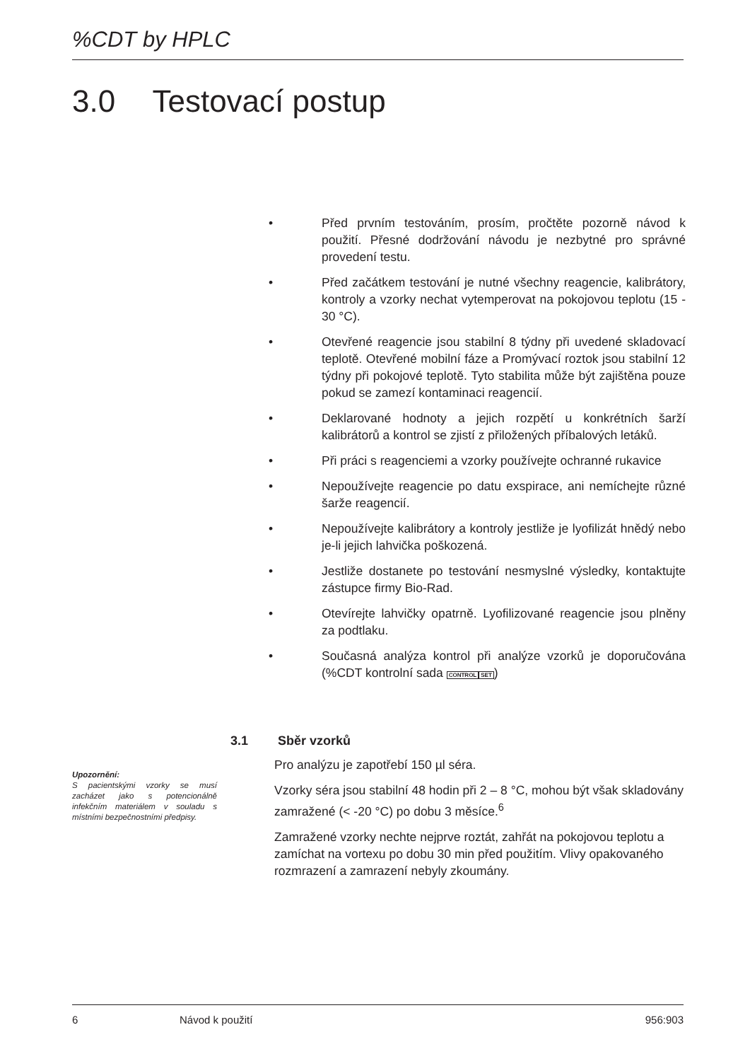%CDT by HPLC
3.0 Testovací postup
• Před prvním testováním, prosím, pročtěte pozorně návod k použití. Přesné dodržování návodu je nezbytné pro správné provedení testu.
• Před začátkem testování je nutné všechny reagencie, kalibrátory, kontroly a vzorky nechat vytemperovat na pokojovou teplotu (15 - 30 °C).
• Otevřené reagencie jsou stabilní 8 týdny při uvedené skladovací teplotě. Otevřené mobilní fáze a Promývací roztok jsou stabilní 12 týdny při pokojové teplotě. Tyto stabilita může být zajištěna pouze pokud se zamezí kontaminaci reagencií.
• Deklarované hodnoty a jejich rozpětí u konkrétních šarží kalibrátorů a kontrol se zjistí z přiložených příbalových letáků.
• Při práci s reagenciemi a vzorky používejte ochranné rukavice
• Nepoužívejte reagencie po datu exspirace, ani nemíchejte různé šarže reagencií.
• Nepoužívejte kalibrátory a kontroly jestliže je lyofilizát hnědý nebo je-li jejich lahvička poškozená.
• Jestliže dostanete po testování nesmyslné výsledky, kontaktujte zástupce firmy Bio-Rad.
• Otevírejte lahvičky opatrně. Lyofilizované reagencie jsou plněny za podtlaku.
• Současná analýza kontrol při analýze vzorků je doporučována (%CDT kontrolní sada CONTROL SET)
3.1 Sběr vzorků
Pro analýzu je zapotřebí 150 µl séra.
Vzorky séra jsou stabilní 48 hodin při 2 – 8 °C, mohou být však skladovány zamražené (< -20 °C) po dobu 3 měsíce.<sup>6</sup>
Zamražené vzorky nechte nejprve roztát, zahřát na pokojovou teplotu a zamíchat na vortexu po dobu 30 min před použitím. Vlivy opakovaného rozmrazení a zamrazení nebyly zkoumány.
Upozornění:
S pacientskými vzorky se musí zacházet jako s potencionálně infekčním materiálem v souladu s místními bezpečnostními předpisy.
6 Návod k použití 956:903